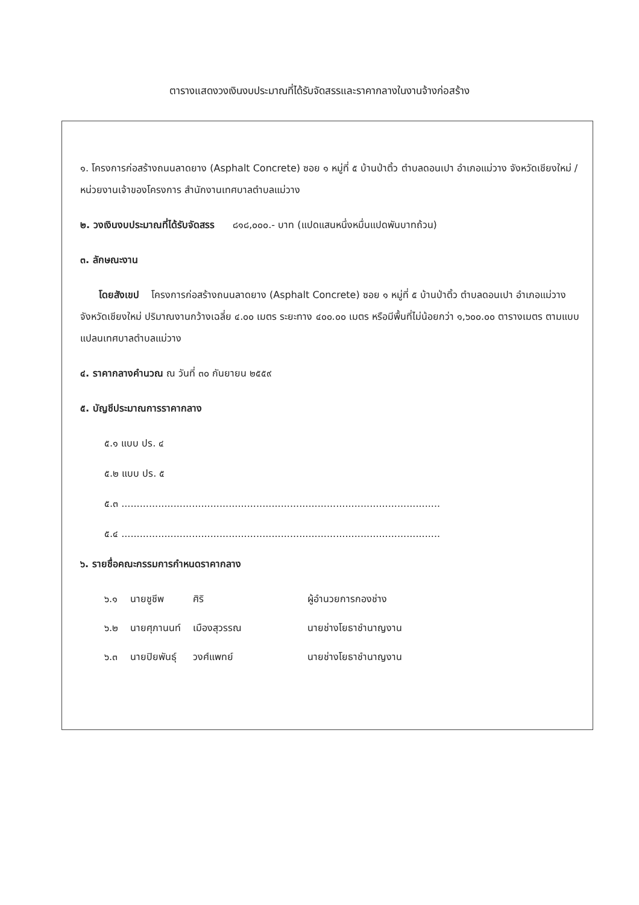ตารางแสดงวงเงินงบประมาณที่ได้รับจัดสรรและราคากลางในงานจ้างก่อสร้าง
๑. โครงการก่อสร้างถนนลาดยาง (Asphalt Concrete) ซอย ๑ หมู่ที่ ๕ บ้านป่าติ้ว ตำบลดอนเปา อำเภอแม่วาง จังหวัดเชียงใหม่ / หน่วยงานเจ้าของโครงการ สำนักงานเทศบาลตำบลแม่วาง
๒. วงเงินงบประมาณที่ได้รับจัดสรร ๘๑๘,๐๐๐.- บาท (แปดแสนหนึ่งหมื่นแปดพันบาทถ้วน)
๓. ลักษณะงาน
โดยสังเขป โครงการก่อสร้างถนนลาดยาง (Asphalt Concrete) ซอย ๑ หมู่ที่ ๕ บ้านป่าติ้ว ตำบลดอนเปา อำเภอแม่วาง จังหวัดเชียงใหม่ ปริมาณงานกว้างเฉลี่ย ๔.๐๐ เมตร ระยะทาง ๔๐๐.๐๐ เมตร หรือมีพื้นที่ไม่น้อยกว่า ๑,๖๐๐.๐๐ ตารางเมตร ตามแบบแปลนเทศบาลตำบลแม่วาง
๔. ราคากลางคำนวณ ณ วันที่ ๓๐ กันยายน ๒๕๕๙
๕. บัญชีประมาณการราคากลาง
๕.๑ แบบ ปร. ๔
๕.๒ แบบ ปร. ๕
๕.๓ ........................................................................................................
๕.๔ ........................................................................................................
๖. รายชื่อคณะกรรมการกำหนดราคากลาง
| ๖.๑ | นายชูชีพ | ศิริ | ผู้อำนวยการกองช่าง |
| ๖.๒ | นายศุภานนท์ | เมืองสุวรรณ | นายช่างโยธาชำนาญงาน |
| ๖.๓ | นายปิยพันธุ์ | วงศ์แพทย์ | นายช่างโยธาชำนาญงาน |